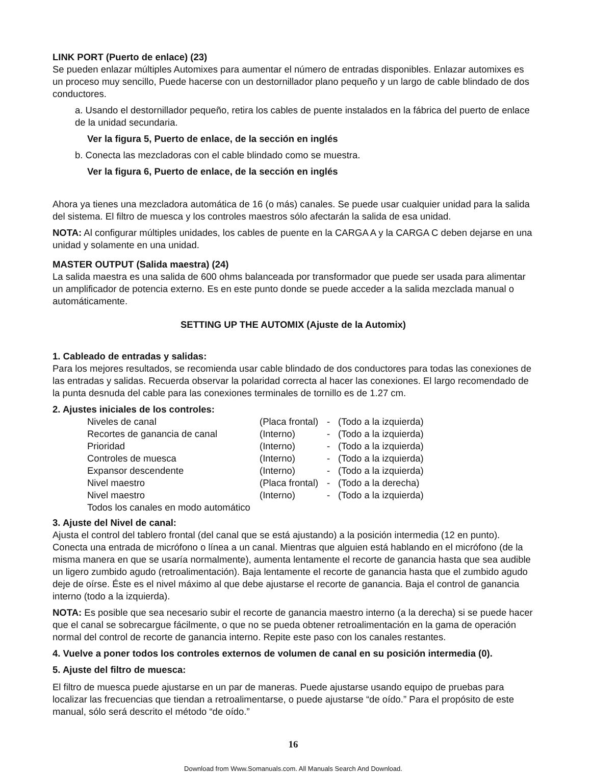LINK PORT (Puerto de enlace) (23)
Se pueden enlazar múltiples Automixes para aumentar el número de entradas disponibles. Enlazar automixes es un proceso muy sencillo, Puede hacerse con un destornillador plano pequeño y un largo de cable blindado de dos conductores.
a. Usando el destornillador pequeño, retira los cables de puente instalados en la fábrica del puerto de enlace de la unidad secundaria.
Ver la figura 5, Puerto de enlace, de la sección en inglés
b. Conecta las mezcladoras con el cable blindado como se muestra.
Ver la figura 6, Puerto de enlace, de la sección en inglés
Ahora ya tienes una mezcladora automática de 16 (o más) canales. Se puede usar cualquier unidad para la salida del sistema. El filtro de muesca y los controles maestros sólo afectarán la salida de esa unidad.
NOTA: Al configurar múltiples unidades, los cables de puente en la CARGA A y la CARGA C deben dejarse en una unidad y solamente en una unidad.
MASTER OUTPUT (Salida maestra) (24)
La salida maestra es una salida de 600 ohms balanceada por transformador que puede ser usada para alimentar un amplificador de potencia externo. Es en este punto donde se puede acceder a la salida mezclada manual o automáticamente.
SETTING UP THE AUTOMIX (Ajuste de la Automix)
1. Cableado de entradas y salidas:
Para los mejores resultados, se recomienda usar cable blindado de dos conductores para todas las conexiones de las entradas y salidas. Recuerda observar la polaridad correcta al hacer las conexiones. El largo recomendado de la punta desnuda del cable para las conexiones terminales de tornillo es de 1.27 cm.
2. Ajustes iniciales de los controles:
| Niveles de canal | (Placa frontal) | - | (Todo a la izquierda) |
| Recortes de ganancia de canal | (Interno) | - | (Todo a la izquierda) |
| Prioridad | (Interno) | - | (Todo a la izquierda) |
| Controles de muesca | (Interno) | - | (Todo a la izquierda) |
| Expansor descendente | (Interno) | - | (Todo a la izquierda) |
| Nivel maestro | (Placa frontal) | - | (Todo a la derecha) |
| Nivel maestro | (Interno) | - | (Todo a la izquierda) |
| Todos los canales en modo automático | | | |
3. Ajuste del Nivel de canal:
Ajusta el control del tablero frontal (del canal que se está ajustando) a la posición intermedia (12 en punto). Conecta una entrada de micrófono o línea a un canal. Mientras que alguien está hablando en el micrófono (de la misma manera en que se usaría normalmente), aumenta lentamente el recorte de ganancia hasta que sea audible un ligero zumbido agudo (retroalimentación). Baja lentamente el recorte de ganancia hasta que el zumbido agudo deje de oírse. Éste es el nivel máximo al que debe ajustarse el recorte de ganancia. Baja el control de ganancia interno (todo a la izquierda).
NOTA: Es posible que sea necesario subir el recorte de ganancia maestro interno (a la derecha) si se puede hacer que el canal se sobrecargue fácilmente, o que no se pueda obtener retroalimentación en la gama de operación normal del control de recorte de ganancia interno. Repite este paso con los canales restantes.
4. Vuelve a poner todos los controles externos de volumen de canal en su posición intermedia (0).
5. Ajuste del filtro de muesca:
El filtro de muesca puede ajustarse en un par de maneras. Puede ajustarse usando equipo de pruebas para localizar las frecuencias que tiendan a retroalimentarse, o puede ajustarse “de oído.” Para el propósito de este manual, sólo será descrito el método “de oído.”
16
Download from Www.Somanuals.com. All Manuals Search And Download.